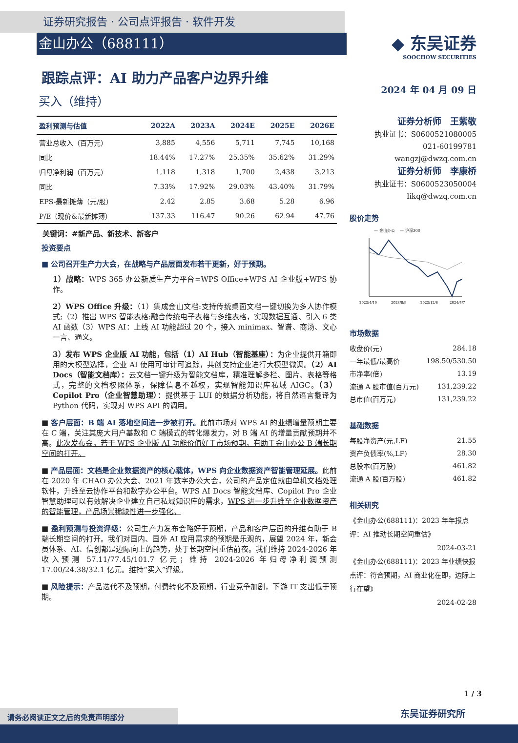证券研究报告 · 公司点评报告 · 软件开发
金山办公（688111）
跟踪点评：AI 助力产品客户边界升维
买入（维持）
| 盈利预测与估值 | 2022A | 2023A | 2024E | 2025E | 2026E |
| --- | --- | --- | --- | --- | --- |
| 营业总收入（百万元） | 3,885 | 4,556 | 5,711 | 7,745 | 10,168 |
| 同比 | 18.44% | 17.27% | 25.35% | 35.62% | 31.29% |
| 归母净利润（百万元） | 1,118 | 1,318 | 1,700 | 2,438 | 3,213 |
| 同比 | 7.33% | 17.92% | 29.03% | 43.40% | 31.79% |
| EPS-最新摊薄（元/股） | 2.42 | 2.85 | 3.68 | 5.28 | 6.96 |
| P/E（现价&最新摊薄） | 137.33 | 116.47 | 90.26 | 62.94 | 47.76 |
关键词：#新产品、新技术、新客户
投资要点
■ 公司召开生产力大会，在战略与产品层面发布若干更新，好于预期。
1）战略：WPS 365 办公新质生产力平台=WPS Office+WPS AI 企业版+WPS 协作。
2）WPS Office 升级：（1）集成金山文档:支持传统桌面文档一键切换为多人协作模式;（2）推出 WPS 智能表格:融合传统电子表格与多维表格，实现数据互通、引入 6 类 AI 函数（3）WPS AI：上线 AI 功能超过 20 个，接入 minimax、智谱、商汤、文心一言、通义。
3）发布 WPS 企业版 AI 功能，包括（1）AI Hub（智能基座）：为企业提供开箱即用的大模型选择，企业 AI 使用可审计可追踪，共创支持企业进行大模型微调。（2）AI Docs（智能文档库）：云文档一键升级为智能文档库，精准理解多栏、图片、表格等格式，完整的文档权限体系，保障信息不越权，实现智能知识库私域 AIGC。（3）Copilot Pro（企业智慧助理）：提供基于 LUI 的数据分析功能，将自然语言翻译为 Python 代码，实现对 WPS API 的调用。
■ 客户层面：B 端 AI 落地空间进一步被打开。此前市场对 WPS AI 的业绩增量预期主要在 C 端，关注其庞大用户基数和 C 端模式的转化爆发力，对 B 端 AI 的增量贡献预期并不高。此次发布会，若干 WPS 企业版 AI 功能价值好于市场预期，有助于金山办公 B 端长期空间的打开。
■ 产品层面：文档是企业数据资产的核心载体，WPS 向企业数据资产智能管理延展。此前在 2020 年 CHAO 办公大会、2021 年数字办公大会，公司的产品定位就由单机文档处理软件，升维至云协作平台和数字办公平台。WPS AI Docs 智能文档库、Copilot Pro 企业智慧助理可以有效解决企业建立自己私域知识库的需求，WPS 进一步升维至企业数据资产的智能管理，产品场景稀缺性进一步强化。
■ 盈利预测与投资评级：公司生产力发布会略好于预期，产品和客户层面的升维有助于 B 端长期空间的打开。我们对国内、国外 AI 应用需求的预期是乐观的，展望 2024 年，新会员体系、AI、信创都是边际向上的趋势，处于长期空间重估前夜。我们维持 2024-2026 年收入预测 57.11/77.45/101.7 亿元；维持 2024-2026 年归母净利润预测 17.00/24.38/32.1 亿元。维持“买入”评级。
■ 风险提示：产品迭代不及预期，付费转化不及预期，行业竞争加剧，下游 IT 支出低于预期。
◆ 东吴证券
SOOCHOW SECURITIES
2024 年 04 月 09 日
证券分析师　王紫敬
执业证书：S0600521080005
021-60199781
wangzj@dwzq.com.cn
证券分析师　李康桥
执业证书：S0600523050004
likq@dwzq.com.cn
股价走势
— 金山办公 　— 沪深300
2023/4/10
2023/8/9
2023/12/8
2024/4/7
市场数据
| 收盘价(元) | 284.18 |
| 一年最低/最高价 | 198.50/530.50 |
| 市净率(倍) | 13.19 |
| 流通 A 股市值(百万元) | 131,239.22 |
| 总市值(百万元) | 131,239.22 |
基础数据
| 每股净资产(元,LF) | 21.55 |
| 资产负债率(%,LF) | 28.30 |
| 总股本(百万股) | 461.82 |
| 流通 A 股(百万股) | 461.82 |
相关研究
《金山办公(688111)：2023 年年报点评：AI 推动长期空间重估》
2024-03-21
《金山办公(688111)：2023 年业绩快报点评：符合预期，AI 商业化在即，边际上行在望》
2024-02-28
1 / 3
东吴证券研究所
请务必阅读正文之后的免责声明部分